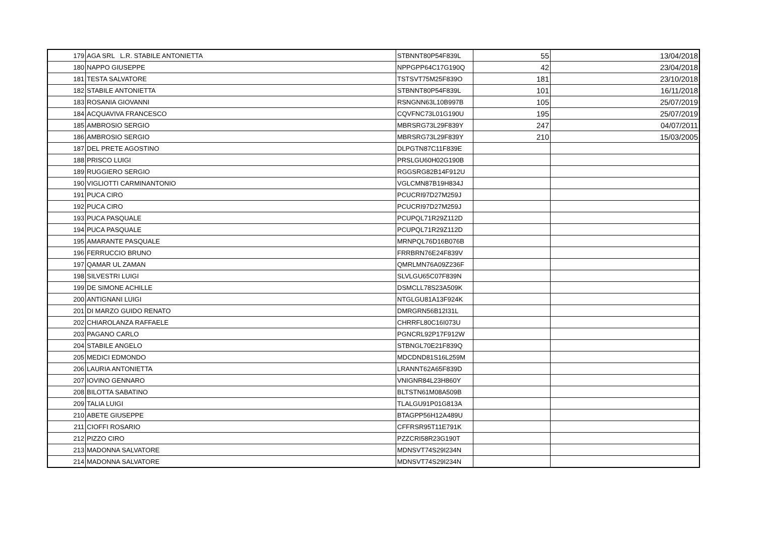| 179 | AGA SRL L.R. STABILE ANTONIETTA | STBNNT80P54F839L | 55 | 13/04/2018 |
| 180 | NAPPO GIUSEPPE | NPPGPP64C17G190Q | 42 | 23/04/2018 |
| 181 | TESTA SALVATORE | TSTSVT75M25F839O | 181 | 23/10/2018 |
| 182 | STABILE ANTONIETTA | STBNNT80P54F839L | 101 | 16/11/2018 |
| 183 | ROSANIA GIOVANNI | RSNGNN63L10B997B | 105 | 25/07/2019 |
| 184 | ACQUAVIVA FRANCESCO | CQVFNC73L01G190U | 195 | 25/07/2019 |
| 185 | AMBROSIO SERGIO | MBRSRG73L29F839Y | 247 | 04/07/2011 |
| 186 | AMBROSIO SERGIO | MBRSRG73L29F839Y | 210 | 15/03/2005 |
| 187 | DEL PRETE AGOSTINO | DLPGTN87C11F839E | | |
| 188 | PRISCO LUIGI | PRSLGU60H02G190B | | |
| 189 | RUGGIERO SERGIO | RGGSRG82B14F912U | | |
| 190 | VIGLIOTTI CARMINANTONIO | VGLCMN87B19H834J | | |
| 191 | PUCA CIRO | PCUCRI97D27M259J | | |
| 192 | PUCA CIRO | PCUCRI97D27M259J | | |
| 193 | PUCA PASQUALE | PCUPQL71R29Z112D | | |
| 194 | PUCA PASQUALE | PCUPQL71R29Z112D | | |
| 195 | AMARANTE PASQUALE | MRNPQL76D16B076B | | |
| 196 | FERRUCCIO BRUNO | FRRBRN76E24F839V | | |
| 197 | QAMAR UL ZAMAN | QMRLMN76A09Z236F | | |
| 198 | SILVESTRI LUIGI | SLVLGU65C07F839N | | |
| 199 | DE SIMONE ACHILLE | DSMCLL78S23A509K | | |
| 200 | ANTIGNANI LUIGI | NTGLGU81A13F924K | | |
| 201 | DI MARZO GUIDO RENATO | DMRGRN56B12I31L | | |
| 202 | CHIAROLANZA RAFFAELE | CHRRFL80C16I073U | | |
| 203 | PAGANO CARLO | PGNCRL92P17F912W | | |
| 204 | STABILE ANGELO | STBNGL70E21F839Q | | |
| 205 | MEDICI EDMONDO | MDCDND81S16L259M | | |
| 206 | LAURIA ANTONIETTA | LRANNT62A65F839D | | |
| 207 | IOVINO GENNARO | VNIGNR84L23H860Y | | |
| 208 | BILOTTA SABATINO | BLTSTN61M08A509B | | |
| 209 | TALIA LUIGI | TLALGU91P01G813A | | |
| 210 | ABETE GIUSEPPE | BTAGPP56H12A489U | | |
| 211 | CIOFFI ROSARIO | CFFRSR95T11E791K | | |
| 212 | PIZZO CIRO | PZZCRI58R23G190T | | |
| 213 | MADONNA SALVATORE | MDNSVT74S29I234N | | |
| 214 | MADONNA SALVATORE | MDNSVT74S29I234N | | |